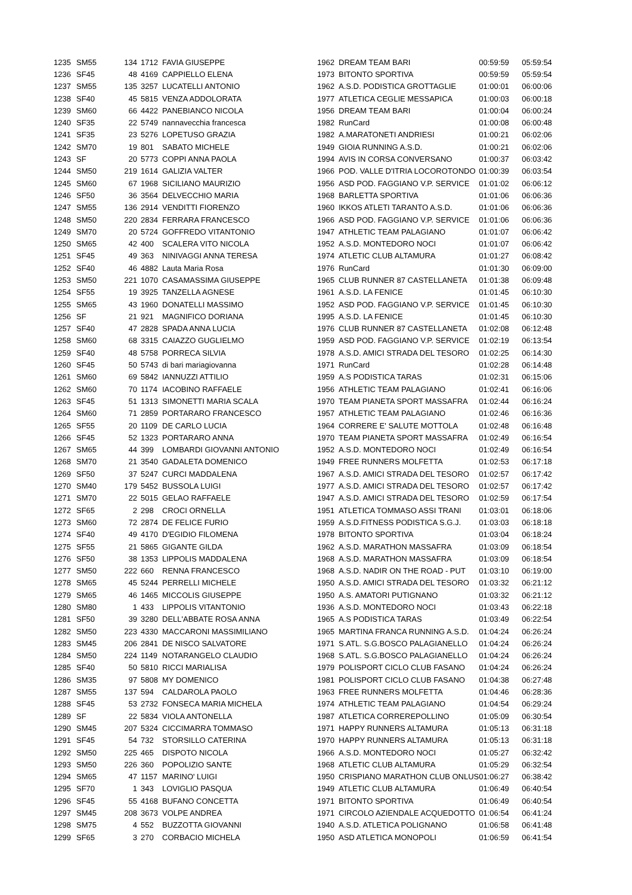| 1235 | SM55 | 134 | 1712 | FAVIA GIUSEPPE | 1962 | DREAM TEAM BARI | 00:59:59 | 05:59:54 |
| 1236 | SF45 | 48 | 4169 | CAPPIELLO ELENA | 1973 | BITONTO SPORTIVA | 00:59:59 | 05:59:54 |
| 1237 | SM55 | 135 | 3257 | LUCATELLI ANTONIO | 1962 | A.S.D. PODISTICA GROTTAGLIE | 01:00:01 | 06:00:06 |
| 1238 | SF40 | 45 | 5815 | VENZA ADDOLORATA | 1977 | ATLETICA CEGLIE MESSAPICA | 01:00:03 | 06:00:18 |
| 1239 | SM60 | 66 | 4422 | PANEBIANCO NICOLA | 1956 | DREAM TEAM BARI | 01:00:04 | 06:00:24 |
| 1240 | SF35 | 22 | 5749 | nannavecchia francesca | 1982 | RunCard | 01:00:08 | 06:00:48 |
| 1241 | SF35 | 23 | 5276 | LOPETUSO GRAZIA | 1982 | A.MARATONETI ANDRIESI | 01:00:21 | 06:02:06 |
| 1242 | SM70 | 19 | 801 | SABATO MICHELE | 1949 | GIOIA RUNNING A.S.D. | 01:00:21 | 06:02:06 |
| 1243 | SF | 20 | 5773 | COPPI ANNA PAOLA | 1994 | AVIS IN CORSA CONVERSANO | 01:00:37 | 06:03:42 |
| 1244 | SM50 | 219 | 1614 | GALIZIA VALTER | 1966 | POD. VALLE D'ITRIA LOCOROTONDO | 01:00:39 | 06:03:54 |
| 1245 | SM60 | 67 | 1968 | SICILIANO MAURIZIO | 1956 | ASD POD. FAGGIANO V.P. SERVICE | 01:01:02 | 06:06:12 |
| 1246 | SF50 | 36 | 3564 | DELVECCHIO MARIA | 1968 | BARLETTA SPORTIVA | 01:01:06 | 06:06:36 |
| 1247 | SM55 | 136 | 2914 | VENDITTI FIORENZO | 1960 | IKKOS ATLETI TARANTO A.S.D. | 01:01:06 | 06:06:36 |
| 1248 | SM50 | 220 | 2834 | FERRARA FRANCESCO | 1966 | ASD POD. FAGGIANO V.P. SERVICE | 01:01:06 | 06:06:36 |
| 1249 | SM70 | 20 | 5724 | GOFFREDO VITANTONIO | 1947 | ATHLETIC TEAM PALAGIANO | 01:01:07 | 06:06:42 |
| 1250 | SM65 | 42 | 400 | SCALERA VITO NICOLA | 1952 | A.S.D. MONTEDORO NOCI | 01:01:07 | 06:06:42 |
| 1251 | SF45 | 49 | 363 | NINIVAGGI ANNA TERESA | 1974 | ATLETIC CLUB ALTAMURA | 01:01:27 | 06:08:42 |
| 1252 | SF40 | 46 | 4882 | Lauta Maria Rosa | 1976 | RunCard | 01:01:30 | 06:09:00 |
| 1253 | SM50 | 221 | 1070 | CASAMASSIMA GIUSEPPE | 1965 | CLUB RUNNER 87 CASTELLANETA | 01:01:38 | 06:09:48 |
| 1254 | SF55 | 19 | 3925 | TANZELLA AGNESE | 1961 | A.S.D. LA FENICE | 01:01:45 | 06:10:30 |
| 1255 | SM65 | 43 | 1960 | DONATELLI MASSIMO | 1952 | ASD POD. FAGGIANO V.P. SERVICE | 01:01:45 | 06:10:30 |
| 1256 | SF | 21 | 921 | MAGNIFICO DORIANA | 1995 | A.S.D. LA FENICE | 01:01:45 | 06:10:30 |
| 1257 | SF40 | 47 | 2828 | SPADA ANNA LUCIA | 1976 | CLUB RUNNER 87 CASTELLANETA | 01:02:08 | 06:12:48 |
| 1258 | SM60 | 68 | 3315 | CAIAZZO GUGLIELMO | 1959 | ASD POD. FAGGIANO V.P. SERVICE | 01:02:19 | 06:13:54 |
| 1259 | SF40 | 48 | 5758 | PORRECA SILVIA | 1978 | A.S.D. AMICI STRADA DEL TESORO | 01:02:25 | 06:14:30 |
| 1260 | SF45 | 50 | 5743 | di bari mariagiovanna | 1971 | RunCard | 01:02:28 | 06:14:48 |
| 1261 | SM60 | 69 | 5842 | IANNUZZI ATTILIO | 1959 | A.S PODISTICA TARAS | 01:02:31 | 06:15:06 |
| 1262 | SM60 | 70 | 1174 | IACOBINO RAFFAELE | 1956 | ATHLETIC TEAM PALAGIANO | 01:02:41 | 06:16:06 |
| 1263 | SF45 | 51 | 1313 | SIMONETTI MARIA SCALA | 1970 | TEAM PIANETA SPORT MASSAFRA | 01:02:44 | 06:16:24 |
| 1264 | SM60 | 71 | 2859 | PORTARARO FRANCESCO | 1957 | ATHLETIC TEAM PALAGIANO | 01:02:46 | 06:16:36 |
| 1265 | SF55 | 20 | 1109 | DE CARLO LUCIA | 1964 | CORRERE E' SALUTE MOTTOLA | 01:02:48 | 06:16:48 |
| 1266 | SF45 | 52 | 1323 | PORTARARO ANNA | 1970 | TEAM PIANETA SPORT MASSAFRA | 01:02:49 | 06:16:54 |
| 1267 | SM65 | 44 | 399 | LOMBARDI GIOVANNI ANTONIO | 1952 | A.S.D. MONTEDORO NOCI | 01:02:49 | 06:16:54 |
| 1268 | SM70 | 21 | 3540 | GADALETA DOMENICO | 1949 | FREE RUNNERS MOLFETTA | 01:02:53 | 06:17:18 |
| 1269 | SF50 | 37 | 5247 | CURCI MADDALENA | 1967 | A.S.D. AMICI STRADA DEL TESORO | 01:02:57 | 06:17:42 |
| 1270 | SM40 | 179 | 5452 | BUSSOLA LUIGI | 1977 | A.S.D. AMICI STRADA DEL TESORO | 01:02:57 | 06:17:42 |
| 1271 | SM70 | 22 | 5015 | GELAO RAFFAELE | 1947 | A.S.D. AMICI STRADA DEL TESORO | 01:02:59 | 06:17:54 |
| 1272 | SF65 | 2 | 298 | CROCI ORNELLA | 1951 | ATLETICA TOMMASO ASSI TRANI | 01:03:01 | 06:18:06 |
| 1273 | SM60 | 72 | 2874 | DE FELICE FURIO | 1959 | A.S.D.FITNESS PODISTICA S.G.J. | 01:03:03 | 06:18:18 |
| 1274 | SF40 | 49 | 4170 | D'EGIDIO FILOMENA | 1978 | BITONTO SPORTIVA | 01:03:04 | 06:18:24 |
| 1275 | SF55 | 21 | 5865 | GIGANTE GILDA | 1962 | A.S.D. MARATHON MASSAFRA | 01:03:09 | 06:18:54 |
| 1276 | SF50 | 38 | 1353 | LIPPOLIS MADDALENA | 1968 | A.S.D. MARATHON MASSAFRA | 01:03:09 | 06:18:54 |
| 1277 | SM50 | 222 | 660 | RENNA FRANCESCO | 1968 | A.S.D. NADIR ON THE ROAD - PUT | 01:03:10 | 06:19:00 |
| 1278 | SM65 | 45 | 5244 | PERRELLI MICHELE | 1950 | A.S.D. AMICI STRADA DEL TESORO | 01:03:32 | 06:21:12 |
| 1279 | SM65 | 46 | 1465 | MICCOLIS GIUSEPPE | 1950 | A.S. AMATORI PUTIGNANO | 01:03:32 | 06:21:12 |
| 1280 | SM80 | 1 | 433 | LIPPOLIS VITANTONIO | 1936 | A.S.D. MONTEDORO NOCI | 01:03:43 | 06:22:18 |
| 1281 | SF50 | 39 | 3280 | DELL'ABBATE ROSA ANNA | 1965 | A.S PODISTICA TARAS | 01:03:49 | 06:22:54 |
| 1282 | SM50 | 223 | 4330 | MACCARONI MASSIMILIANO | 1965 | MARTINA FRANCA RUNNING A.S.D. | 01:04:24 | 06:26:24 |
| 1283 | SM45 | 206 | 2841 | DE NISCO SALVATORE | 1971 | S.ATL. S.G.BOSCO PALAGIANELLO | 01:04:24 | 06:26:24 |
| 1284 | SM50 | 224 | 1149 | NOTARANGELO CLAUDIO | 1968 | S.ATL. S.G.BOSCO PALAGIANELLO | 01:04:24 | 06:26:24 |
| 1285 | SF40 | 50 | 5810 | RICCI MARIALISA | 1979 | POLISPORT CICLO CLUB FASANO | 01:04:24 | 06:26:24 |
| 1286 | SM35 | 97 | 5808 | MY DOMENICO | 1981 | POLISPORT CICLO CLUB FASANO | 01:04:38 | 06:27:48 |
| 1287 | SM55 | 137 | 594 | CALDAROLA PAOLO | 1963 | FREE RUNNERS MOLFETTA | 01:04:46 | 06:28:36 |
| 1288 | SF45 | 53 | 2732 | FONSECA MARIA MICHELA | 1974 | ATHLETIC TEAM PALAGIANO | 01:04:54 | 06:29:24 |
| 1289 | SF | 22 | 5834 | VIOLA ANTONELLA | 1987 | ATLETICA CORREREPOLLINO | 01:05:09 | 06:30:54 |
| 1290 | SM45 | 207 | 5324 | CICCIMARRA TOMMASO | 1971 | HAPPY RUNNERS ALTAMURA | 01:05:13 | 06:31:18 |
| 1291 | SF45 | 54 | 732 | STORSILLO CATERINA | 1970 | HAPPY RUNNERS ALTAMURA | 01:05:13 | 06:31:18 |
| 1292 | SM50 | 225 | 465 | DISPOTO NICOLA | 1966 | A.S.D. MONTEDORO NOCI | 01:05:27 | 06:32:42 |
| 1293 | SM50 | 226 | 360 | POPOLIZIO SANTE | 1968 | ATLETIC CLUB ALTAMURA | 01:05:29 | 06:32:54 |
| 1294 | SM65 | 47 | 1157 | MARINO' LUIGI | 1950 | CRISPIANO MARATHON CLUB ONLUS | 01:06:27 | 06:38:42 |
| 1295 | SF70 | 1 | 343 | LOVIGLIO PASQUA | 1949 | ATLETIC CLUB ALTAMURA | 01:06:49 | 06:40:54 |
| 1296 | SF45 | 55 | 4168 | BUFANO CONCETTA | 1971 | BITONTO SPORTIVA | 01:06:49 | 06:40:54 |
| 1297 | SM45 | 208 | 3673 | VOLPE ANDREA | 1971 | CIRCOLO AZIENDALE ACQUEDOTTO | 01:06:54 | 06:41:24 |
| 1298 | SM75 | 4 | 552 | BUZZOTTA GIOVANNI | 1940 | A.S.D. ATLETICA POLIGNANO | 01:06:58 | 06:41:48 |
| 1299 | SF65 | 3 | 270 | CORBACIO MICHELA | 1950 | ASD ATLETICA MONOPOLI | 01:06:59 | 06:41:54 |